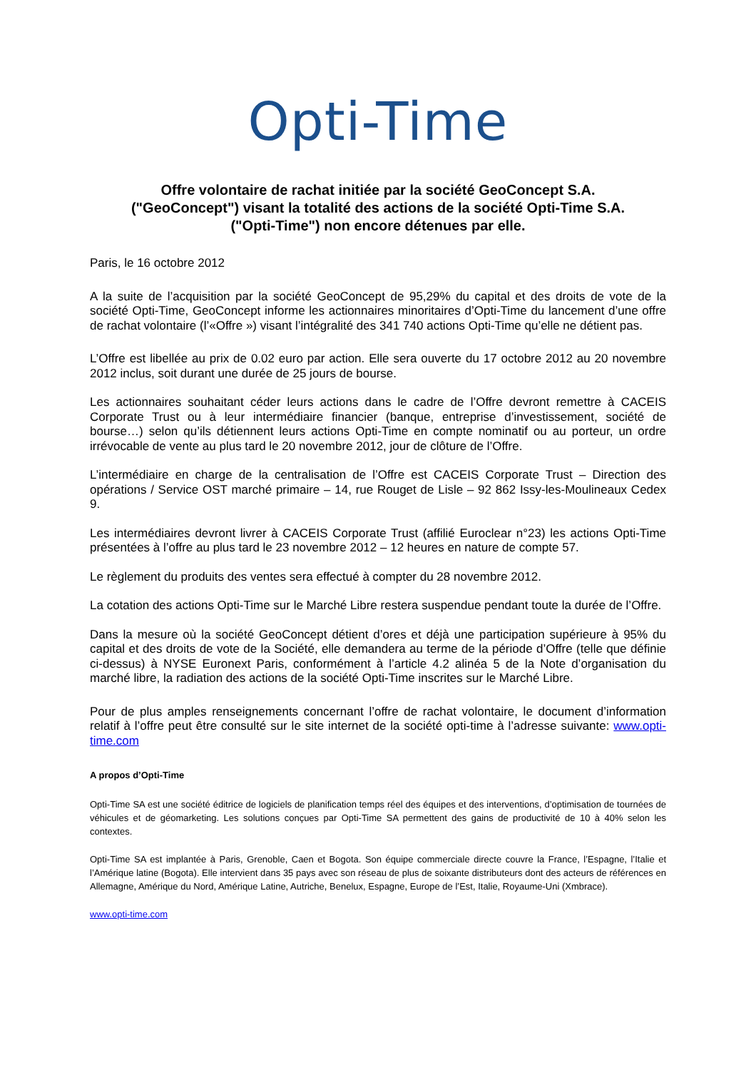Opti-Time
Offre volontaire de rachat initiée par la société GeoConcept S.A.
("GeoConcept") visant la totalité des actions de la société Opti-Time S.A.
("Opti-Time") non encore détenues par elle.
Paris, le 16 octobre 2012
A la suite de l’acquisition par la société GeoConcept de 95,29% du capital et des droits de vote de la société Opti-Time, GeoConcept informe les actionnaires minoritaires d’Opti-Time du lancement d’une offre de rachat volontaire (l’«Offre ») visant l’intégralité des 341 740 actions Opti-Time qu’elle ne détient pas.
L’Offre est libellée au prix de 0.02 euro par action. Elle sera ouverte du 17 octobre 2012 au 20 novembre 2012 inclus, soit durant une durée de 25 jours de bourse.
Les actionnaires souhaitant céder leurs actions dans le cadre de l’Offre devront remettre à CACEIS Corporate Trust ou à leur intermédiaire financier (banque, entreprise d’investissement, société de bourse…) selon qu’ils détiennent leurs actions Opti-Time en compte nominatif ou au porteur, un ordre irrévocable de vente au plus tard le 20 novembre 2012, jour de clôture de l’Offre.
L’intermédiaire en charge de la centralisation de l’Offre est CACEIS Corporate Trust – Direction des opérations / Service OST marché primaire – 14, rue Rouget de Lisle – 92 862 Issy-les-Moulineaux Cedex 9.
Les intermédiaires devront livrer à CACEIS Corporate Trust (affilié Euroclear n°23) les actions Opti-Time présentées à l’offre au plus tard le 23 novembre 2012 – 12 heures en nature de compte 57.
Le règlement du produits des ventes sera effectué à compter du 28 novembre 2012.
La cotation des actions Opti-Time sur le Marché Libre restera suspendue pendant toute la durée de l’Offre.
Dans la mesure où la société GeoConcept détient d’ores et déjà une participation supérieure à 95% du capital et des droits de vote de la Société, elle demandera au terme de la période d’Offre (telle que définie ci-dessus) à NYSE Euronext Paris, conformément à l’article 4.2 alinéa 5 de la Note d’organisation du marché libre, la radiation des actions de la société Opti-Time inscrites sur le Marché Libre.
Pour de plus amples renseignements concernant l’offre de rachat volontaire, le document d’information relatif à l’offre peut être consulté sur le site internet de la société opti-time à l’adresse suivante: www.opti-time.com
A propos d’Opti-Time
Opti-Time SA est une société éditrice de logiciels de planification temps réel des équipes et des interventions, d’optimisation de tournées de véhicules et de géomarketing. Les solutions conçues par Opti-Time SA permettent des gains de productivité de 10 à 40% selon les contextes.
Opti-Time SA est implantée à Paris, Grenoble, Caen et Bogota. Son équipe commerciale directe couvre la France, l’Espagne, l’Italie et l’Amérique latine (Bogota). Elle intervient dans 35 pays avec son réseau de plus de soixante distributeurs dont des acteurs de références en Allemagne, Amérique du Nord, Amérique Latine, Autriche, Benelux, Espagne, Europe de l’Est, Italie, Royaume-Uni (Xmbrace).
www.opti-time.com